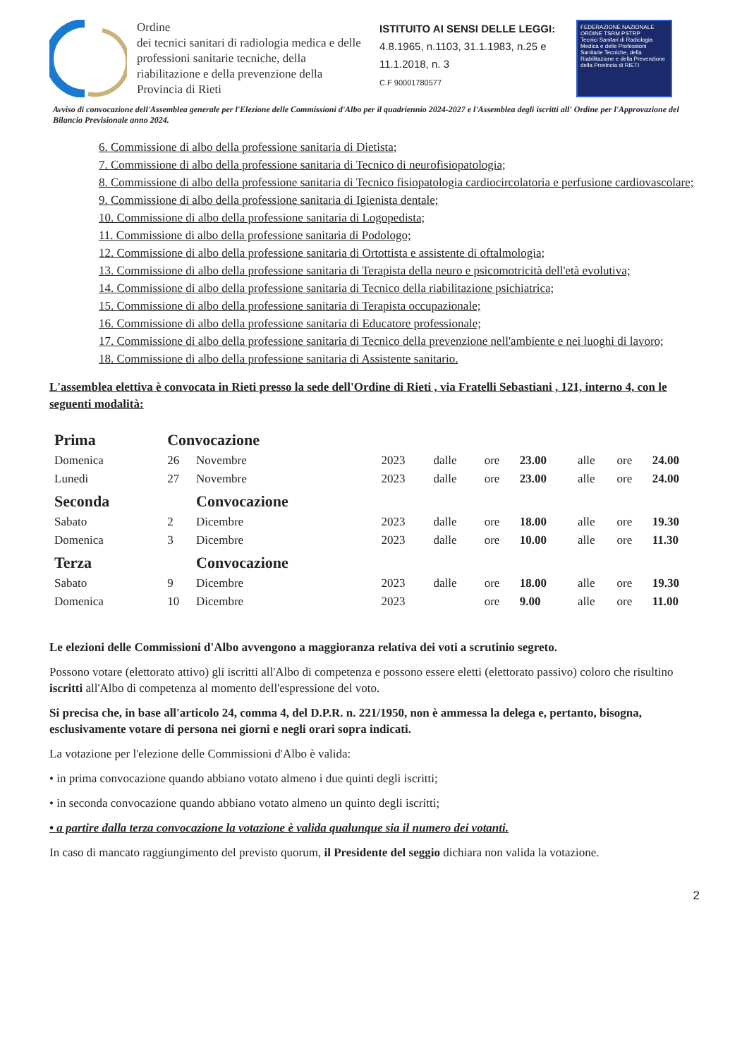Ordine
dei tecnici sanitari di radiologia medica e delle professioni sanitarie tecniche, della riabilitazione e della prevenzione della Provincia di Rieti
ISTITUITO AI SENSI DELLE LEGGI:
4.8.1965, n.1103, 31.1.1983, n.25 e 11.1.2018, n. 3
C.F 90001780577
FEDERAZIONE NAZIONALE
ORDINE TSRM PSTRP
Tecnici Sanitari di Radiologia Medica e delle Professioni Sanitarie Tecniche, della Riabilitazione e della Prevenzione della Provincia di RIETI
Avviso di convocazione dell'Assemblea generale per l'Elezione delle Commissioni d'Albo per il quadriennio 2024-2027 e l'Assemblea degli iscritti all' Ordine per l'Approvazione del Bilancio Previsionale anno 2024.
6. Commissione di albo della professione sanitaria di Dietista;
7. Commissione di albo della professione sanitaria di Tecnico di neurofisiopatologia;
8. Commissione di albo della professione sanitaria di Tecnico fisiopatologia cardiocircolatoria e perfusione cardiovascolare;
9. Commissione di albo della professione sanitaria di Igienista dentale;
10. Commissione di albo della professione sanitaria di Logopedista;
11. Commissione di albo della professione sanitaria di Podologo;
12. Commissione di albo della professione sanitaria di Ortottista e assistente di oftalmologia;
13. Commissione di albo della professione sanitaria di Terapista della neuro e psicomotricità dell'età evolutiva;
14. Commissione di albo della professione sanitaria di Tecnico della riabilitazione psichiatrica;
15. Commissione di albo della professione sanitaria di Terapista occupazionale;
16. Commissione di albo della professione sanitaria di Educatore professionale;
17. Commissione di albo della professione sanitaria di Tecnico della prevenzione nell'ambiente e nei luoghi di lavoro;
18. Commissione di albo della professione sanitaria di Assistente sanitario.
L'assemblea elettiva è convocata in Rieti presso la sede dell'Ordine di Rieti , via Fratelli Sebastiani , 121, interno 4, con le seguenti modalità:
| Prima | Convocazione | | | | | | | | |
| Domenica | 26 | Novembre | 2023 | dalle | ore | 23.00 | alle | ore | 24.00 |
| Lunedi | 27 | Novembre | 2023 | dalle | ore | 23.00 | alle | ore | 24.00 |
| Seconda | | Convocazione | | | | | | | |
| Sabato | 2 | Dicembre | 2023 | dalle | ore | 18.00 | alle | ore | 19.30 |
| Domenica | 3 | Dicembre | 2023 | dalle | ore | 10.00 | alle | ore | 11.30 |
| Terza | | Convocazione | | | | | | | |
| Sabato | 9 | Dicembre | 2023 | dalle | ore | 18.00 | alle | ore | 19.30 |
| Domenica | 10 | Dicembre | 2023 | | ore | 9.00 | alle | ore | 11.00 |
Le elezioni delle Commissioni d'Albo avvengono a maggioranza relativa dei voti a scrutinio segreto.
Possono votare (elettorato attivo) gli iscritti all'Albo di competenza e possono essere eletti (elettorato passivo) coloro che risultino iscritti all'Albo di competenza al momento dell'espressione del voto.
Si precisa che, in base all'articolo 24, comma 4, del D.P.R. n. 221/1950, non è ammessa la delega e, pertanto, bisogna, esclusivamente votare di persona nei giorni e negli orari sopra indicati.
La votazione per l'elezione delle Commissioni d'Albo è valida:
• in prima convocazione quando abbiano votato almeno i due quinti degli iscritti;
• in seconda convocazione quando abbiano votato almeno un quinto degli iscritti;
• a partire dalla terza convocazione la votazione è valida qualunque sia il numero dei votanti.
In caso di mancato raggiungimento del previsto quorum, il Presidente del seggio dichiara non valida la votazione.
2